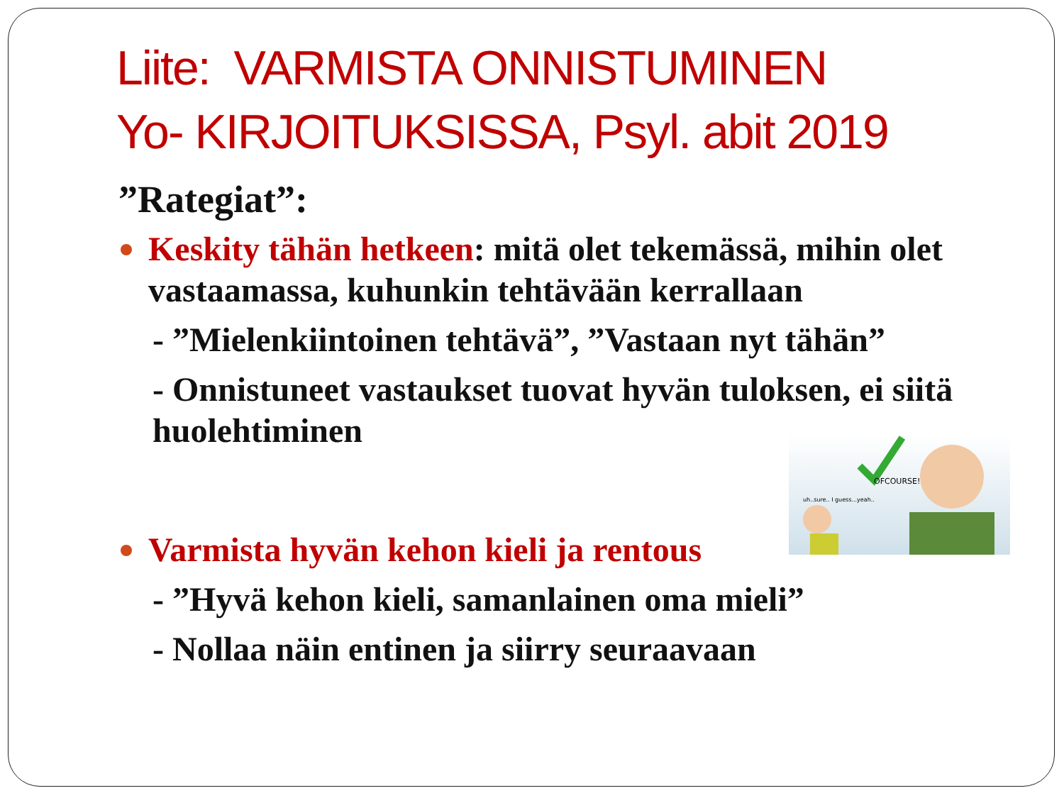Liite: VARMISTA ONNISTUMINEN
Yo- KIRJOITUKSISSA, Psyl. abit 2019
”Rategiat”:
Keskity tähän hetkeen: mitä olet tekemässä, mihin olet vastaamassa, kuhunkin tehtävään kerrallaan
- ”Mielenkiintoinen tehtävä”, ”Vastaan nyt tähän”
- Onnistuneet vastaukset tuovat hyvän tuloksen, ei siitä huolehtiminen
Varmista hyvän kehon kieli ja rentous
- ”Hyvä kehon kieli, samanlainen oma mieli”
- Nollaa näin entinen ja siirry seuraavaan
OFCOURSE!
uh..sure.. I guess...yeah..